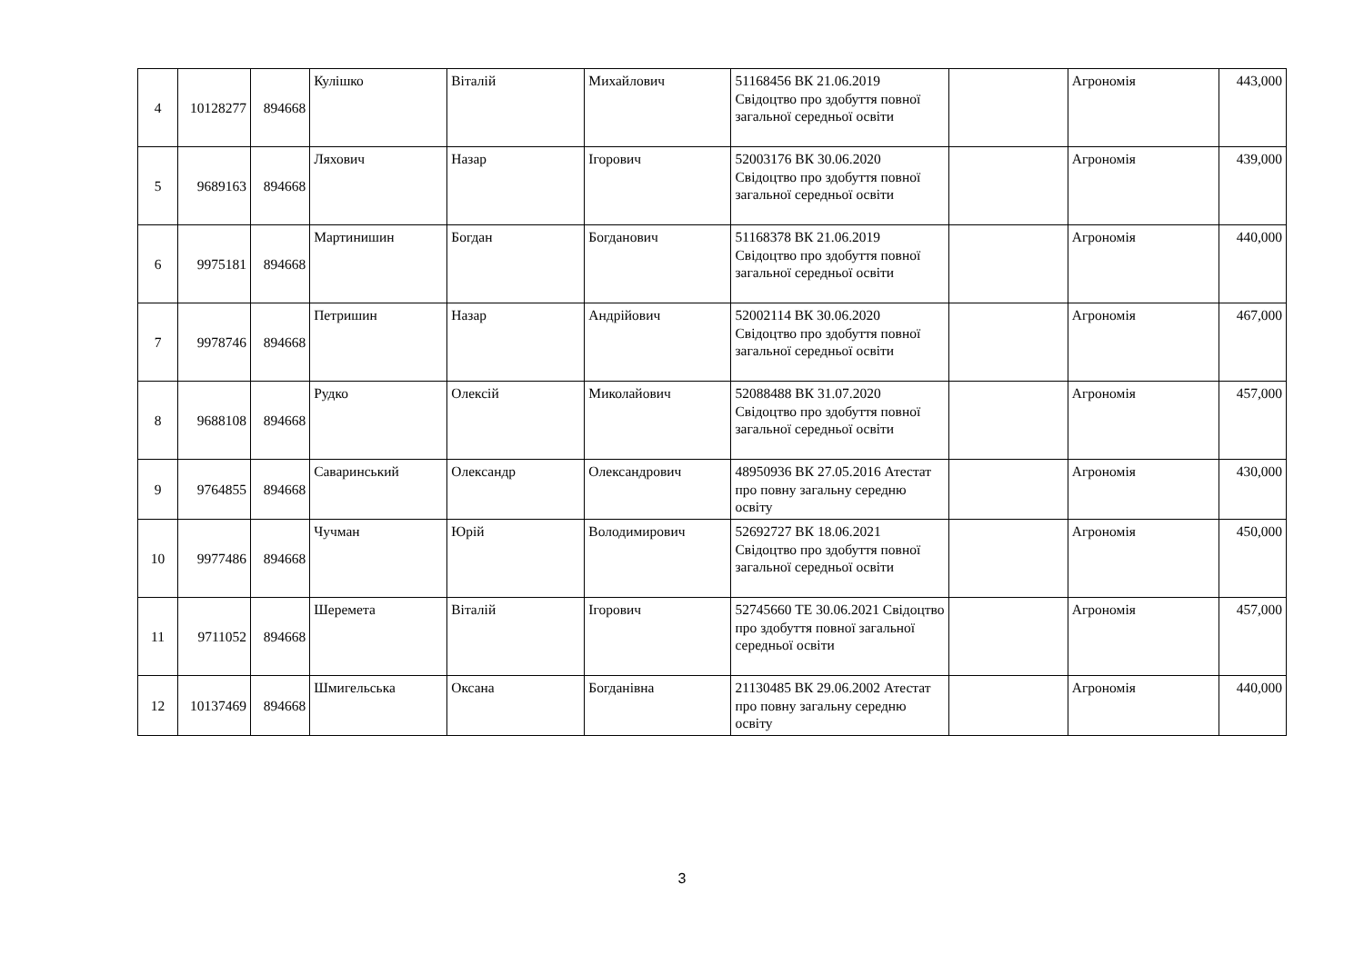| 4 | 10128277 | 894668 | Кулішко | Віталій | Михайлович | 51168456 ВК 21.06.2019 Свідоцтво про здобуття повної загальної середньої освіти | | Агрономія | 443,000 |
| 5 | 9689163 | 894668 | Ляхович | Назар | Ігорович | 52003176 ВК 30.06.2020 Свідоцтво про здобуття повної загальної середньої освіти | | Агрономія | 439,000 |
| 6 | 9975181 | 894668 | Мартинишин | Богдан | Богданович | 51168378 ВК 21.06.2019 Свідоцтво про здобуття повної загальної середньої освіти | | Агрономія | 440,000 |
| 7 | 9978746 | 894668 | Петришин | Назар | Андрійович | 52002114 ВК 30.06.2020 Свідоцтво про здобуття повної загальної середньої освіти | | Агрономія | 467,000 |
| 8 | 9688108 | 894668 | Рудко | Олексій | Миколайович | 52088488 ВК 31.07.2020 Свідоцтво про здобуття повної загальної середньої освіти | | Агрономія | 457,000 |
| 9 | 9764855 | 894668 | Саваринський | Олександр | Олександрович | 48950936 ВК 27.05.2016 Атестат про повну загальну середню освіту | | Агрономія | 430,000 |
| 10 | 9977486 | 894668 | Чучман | Юрій | Володимирович | 52692727 ВК 18.06.2021 Свідоцтво про здобуття повної загальної середньої освіти | | Агрономія | 450,000 |
| 11 | 9711052 | 894668 | Шеремета | Віталій | Ігорович | 52745660 ТЕ 30.06.2021 Свідоцтво про здобуття повної загальної середньої освіти | | Агрономія | 457,000 |
| 12 | 10137469 | 894668 | Шмигельська | Оксана | Богданівна | 21130485 ВК 29.06.2002 Атестат про повну загальну середню освіту | | Агрономія | 440,000 |
3